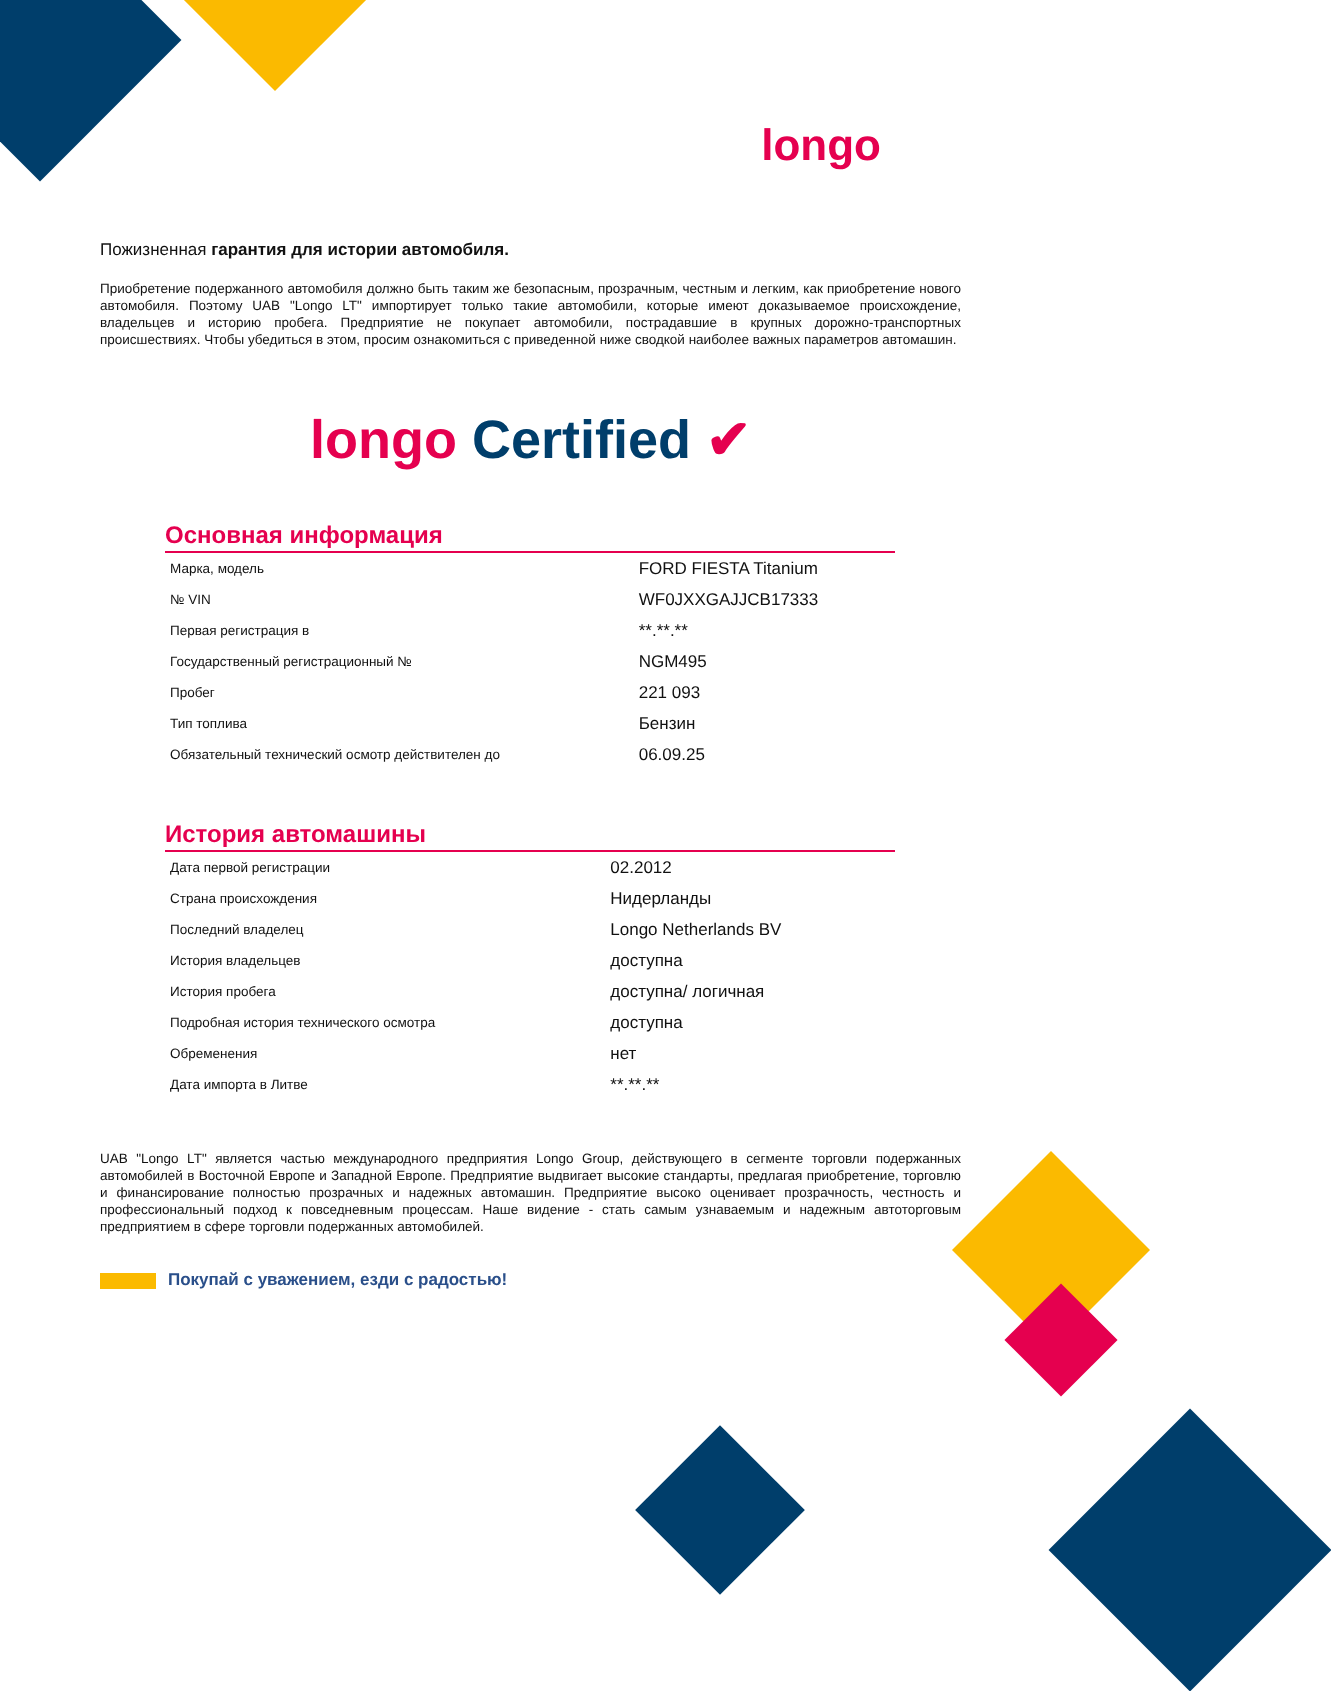longo
Пожизненная гарантия для истории автомобиля.
Приобретение подержанного автомобиля должно быть таким же безопасным, прозрачным, честным и легким, как приобретение нового автомобиля. Поэтому UAB "Longo LT" импортирует только такие автомобили, которые имеют доказываемое происхождение, владельцев и историю пробега. Предприятие не покупает автомобили, пострадавшие в крупных дорожно-транспортных происшествиях. Чтобы убедиться в этом, просим ознакомиться с приведенной ниже сводкой наиболее важных параметров автомашин.
longo Certified ✔
Основная информация
| Марка, модель | FORD FIESTA Titanium |
| № VIN | WF0JXXGAJJCB17333 |
| Первая регистрация в | **.**.** |
| Государственный регистрационный № | NGM495 |
| Пробег | 221 093 |
| Тип топлива | Бензин |
| Обязательный технический осмотр действителен до | 06.09.25 |
История автомашины
| Дата первой регистрации | 02.2012 |
| Страна происхождения | Нидерланды |
| Последний владелец | Longo Netherlands BV |
| История владельцев | доступна |
| История пробега | доступна/ логичная |
| Подробная история технического осмотра | доступна |
| Обременения | нет |
| Дата импорта в Литве | **.**.** |
UAB "Longo LT" является частью международного предприятия Longo Group, действующего в сегменте торговли подержанных автомобилей в Восточной Европе и Западной Европе. Предприятие выдвигает высокие стандарты, предлагая приобретение, торговлю и финансирование полностью прозрачных и надежных автомашин. Предприятие высоко оценивает прозрачность, честность и профессиональный подход к повседневным процессам. Наше видение - стать самым узнаваемым и надежным автоторговым предприятием в сфере торговли подержанных автомобилей.
Покупай с уважением, езди с радостью!